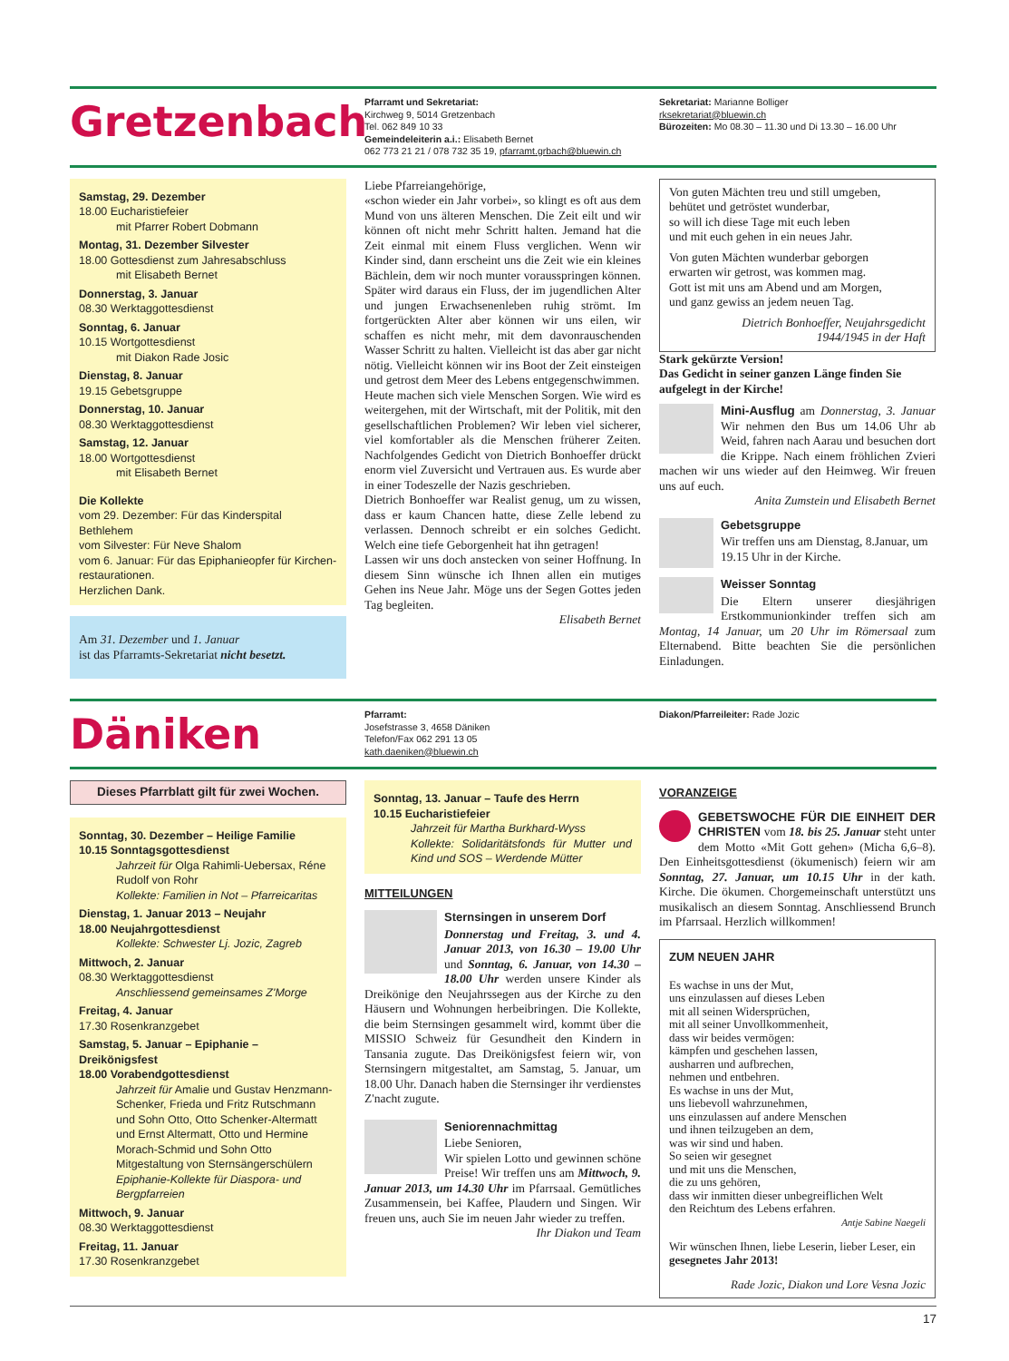Gretzenbach
Pfarramt und Sekretariat:
Kirchweg 9, 5014 Gretzenbach
Tel. 062 849 10 33
Gemeindeleiterin a.i.: Elisabeth Bernet
062 773 21 21 / 078 732 35 19, pfarramt.grbach@bluewin.ch
Sekretariat: Marianne Bolliger
rksekretariat@bluewin.ch
Bürozeiten: Mo 08.30 – 11.30 und Di 13.30 – 16.00 Uhr
Samstag, 29. Dezember
18.00 Eucharistiefeier
mit Pfarrer Robert Dobmann
Montag, 31. Dezember Silvester
18.00 Gottesdienst zum Jahresabschluss
mit Elisabeth Bernet
Donnerstag, 3. Januar
08.30 Werktaggottesdienst
Sonntag, 6. Januar
10.15 Wortgottesdienst
mit Diakon Rade Josic
Dienstag, 8. Januar
19.15 Gebetsgruppe
Donnerstag, 10. Januar
08.30 Werktaggottesdienst
Samstag, 12. Januar
18.00 Wortgottesdienst
mit Elisabeth Bernet
Die Kollekte
vom 29. Dezember: Für das Kinderspital Bethlehem
vom Silvester: Für Neve Shalom
vom 6. Januar: Für das Epiphanieopfer für Kirchen-restaurationen.
Herzlichen Dank.
Am 31. Dezember und 1. Januar
ist das Pfarramts-Sekretariat nicht besetzt.
Liebe Pfarreiangehörige,
«schon wieder ein Jahr vorbei», so klingt es oft aus dem Mund von uns älteren Menschen. Die Zeit eilt und wir können oft nicht mehr Schritt halten. Jemand hat die Zeit einmal mit einem Fluss verglichen. Wenn wir Kinder sind, dann erscheint uns die Zeit wie ein kleines Bächlein, dem wir noch munter vorausspringen können. Später wird daraus ein Fluss, der im jugendlichen Alter und jungen Erwachsenenleben ruhig strömt. Im fortgerückten Alter aber können wir uns eilen, wir schaffen es nicht mehr, mit dem davonrauschenden Wasser Schritt zu halten. Vielleicht ist das aber gar nicht nötig. Vielleicht können wir ins Boot der Zeit einsteigen und getrost dem Meer des Lebens entgegenschwimmen.
Heute machen sich viele Menschen Sorgen. Wie wird es weitergehen, mit der Wirtschaft, mit der Politik, mit den gesellschaftlichen Problemen? Wir leben viel sicherer, viel komfortabler als die Menschen früherer Zeiten. Nachfolgendes Gedicht von Dietrich Bonhoeffer drückt enorm viel Zuversicht und Vertrauen aus. Es wurde aber in einer Todeszelle der Nazis geschrieben.
Dietrich Bonhoeffer war Realist genug, um zu wissen, dass er kaum Chancen hatte, diese Zelle lebend zu verlassen. Dennoch schreibt er ein solches Gedicht. Welch eine tiefe Geborgenheit hat ihn getragen!
Lassen wir uns doch anstecken von seiner Hoffnung. In diesem Sinn wünsche ich Ihnen allen ein mutiges Gehen ins Neue Jahr. Möge uns der Segen Gottes jeden Tag begleiten.
Elisabeth Bernet
Von guten Mächten treu und still umgeben,
behütet und getröstet wunderbar,
so will ich diese Tage mit euch leben
und mit euch gehen in ein neues Jahr.
Von guten Mächten wunderbar geborgen
erwarten wir getrost, was kommen mag.
Gott ist mit uns am Abend und am Morgen,
und ganz gewiss an jedem neuen Tag.
Dietrich Bonhoeffer, Neujahrsgedicht
1944/1945 in der Haft
Stark gekürzte Version!
Das Gedicht in seiner ganzen Länge finden Sie aufgelegt in der Kirche!
Mini-Ausflug am Donnerstag, 3. Januar Wir nehmen den Bus um 14.06 Uhr ab Weid, fahren nach Aarau und besuchen dort die Krippe. Nach einem fröhlichen Zvieri machen wir uns wieder auf den Heimweg. Wir freuen uns auf euch.
Anita Zumstein und Elisabeth Bernet
Gebetsgruppe
Wir treffen uns am Dienstag, 8.Januar, um 19.15 Uhr in der Kirche.
Weisser Sonntag
Die Eltern unserer diesjährigen Erstkommunionkinder treffen sich am Montag, 14 Januar, um 20 Uhr im Römersaal zum Elternabend. Bitte beachten Sie die persönlichen Einladungen.
Däniken
Pfarramt:
Josefstrasse 3, 4658 Däniken
Telefon/Fax 062 291 13 05
kath.daeniken@bluewin.ch
Diakon/Pfarreileiter: Rade Jozic
Dieses Pfarrblatt gilt für zwei Wochen.
Sonntag, 30. Dezember – Heilige Familie
10.15 Sonntagsgottesdienst
Jahrzeit für Olga Rahimli-Uebersax, Réne Rudolf von Rohr
Kollekte: Familien in Not – Pfarreicaritas
Dienstag, 1. Januar 2013 – Neujahr
18.00 Neujahrgottesdienst
Kollekte: Schwester Lj. Jozic, Zagreb
Mittwoch, 2. Januar
08.30 Werktaggottesdienst
Anschliessend gemeinsames Z'Morge
Freitag, 4. Januar
17.30 Rosenkranzgebet
Samstag, 5. Januar – Epiphanie – Dreikönigsfest
18.00 Vorabendgottesdienst
Jahrzeit für Amalie und Gustav Henzmann-Schenker, Frieda und Fritz Rutschmann und Sohn Otto, Otto Schenker-Altermatt und Ernst Altermatt, Otto und Hermine Morach-Schmid und Sohn Otto
Mitgestaltung von Sternsängerschülern
Epiphanie-Kollekte für Diaspora- und Bergpfarreien
Mittwoch, 9. Januar
08.30 Werktaggottesdienst
Freitag, 11. Januar
17.30 Rosenkranzgebet
Sonntag, 13. Januar – Taufe des Herrn
10.15 Eucharistiefeier
Jahrzeit für Martha Burkhard-Wyss
Kollekte: Solidaritätsfonds für Mutter und Kind und SOS – Werdende Mütter
MITTEILUNGEN
Sternsingen in unserem Dorf
Donnerstag und Freitag, 3. und 4. Januar 2013, von 16.30 – 19.00 Uhr und Sonntag, 6. Januar, von 14.30 – 18.00 Uhr werden unsere Kinder als Dreikönige den Neujahrssegen aus der Kirche zu den Häusern und Wohnungen herbeibringen. Die Kollekte, die beim Sternsingen gesammelt wird, kommt über die MISSIO Schweiz für Gesundheit den Kindern in Tansania zugute. Das Dreikönigsfest feiern wir, von Sternsingern mitgestaltet, am Samstag, 5. Januar, um 18.00 Uhr. Danach haben die Sternsinger ihr verdienstes Z'nacht zugute.
Seniorennachmittag
Liebe Senioren,
Wir spielen Lotto und gewinnen schöne Preise! Wir treffen uns am Mittwoch, 9. Januar 2013, um 14.30 Uhr im Pfarrsaal. Gemütliches Zusammensein, bei Kaffee, Plaudern und Singen. Wir freuen uns, auch Sie im neuen Jahr wieder zu treffen.
Ihr Diakon und Team
VORANZEIGE
GEBETSWOCHE FÜR DIE EINHEIT DER CHRISTEN vom 18. bis 25. Januar steht unter dem Motto «Mit Gott gehen» (Micha 6,6–8). Den Einheitsgottesdienst (ökumenisch) feiern wir am Sonntag, 27. Januar, um 10.15 Uhr in der kath. Kirche. Die ökumen. Chorgemeinschaft unterstützt uns musikalisch an diesem Sonntag. Anschliessend Brunch im Pfarrsaal. Herzlich willkommen!
ZUM NEUEN JAHR
Es wachse in uns der Mut,
uns einzulassen auf dieses Leben
mit all seinen Widersprüchen,
mit all seiner Unvollkommenheit,
dass wir beides vermögen:
kämpfen und geschehen lassen,
ausharren und aufbrechen,
nehmen und entbehren.
Es wachse in uns der Mut,
uns liebevoll wahrzunehmen,
uns einzulassen auf andere Menschen
und ihnen teilzugeben an dem,
was wir sind und haben.
So seien wir gesegnet
und mit uns die Menschen,
die zu uns gehören,
dass wir inmitten dieser unbegreiflichen Welt
den Reichtum des Lebens erfahren.
Antje Sabine Naegeli
Wir wünschen Ihnen, liebe Leserin, lieber Leser, ein gesegnetes Jahr 2013!
Rade Jozic, Diakon und Lore Vesna Jozic
17